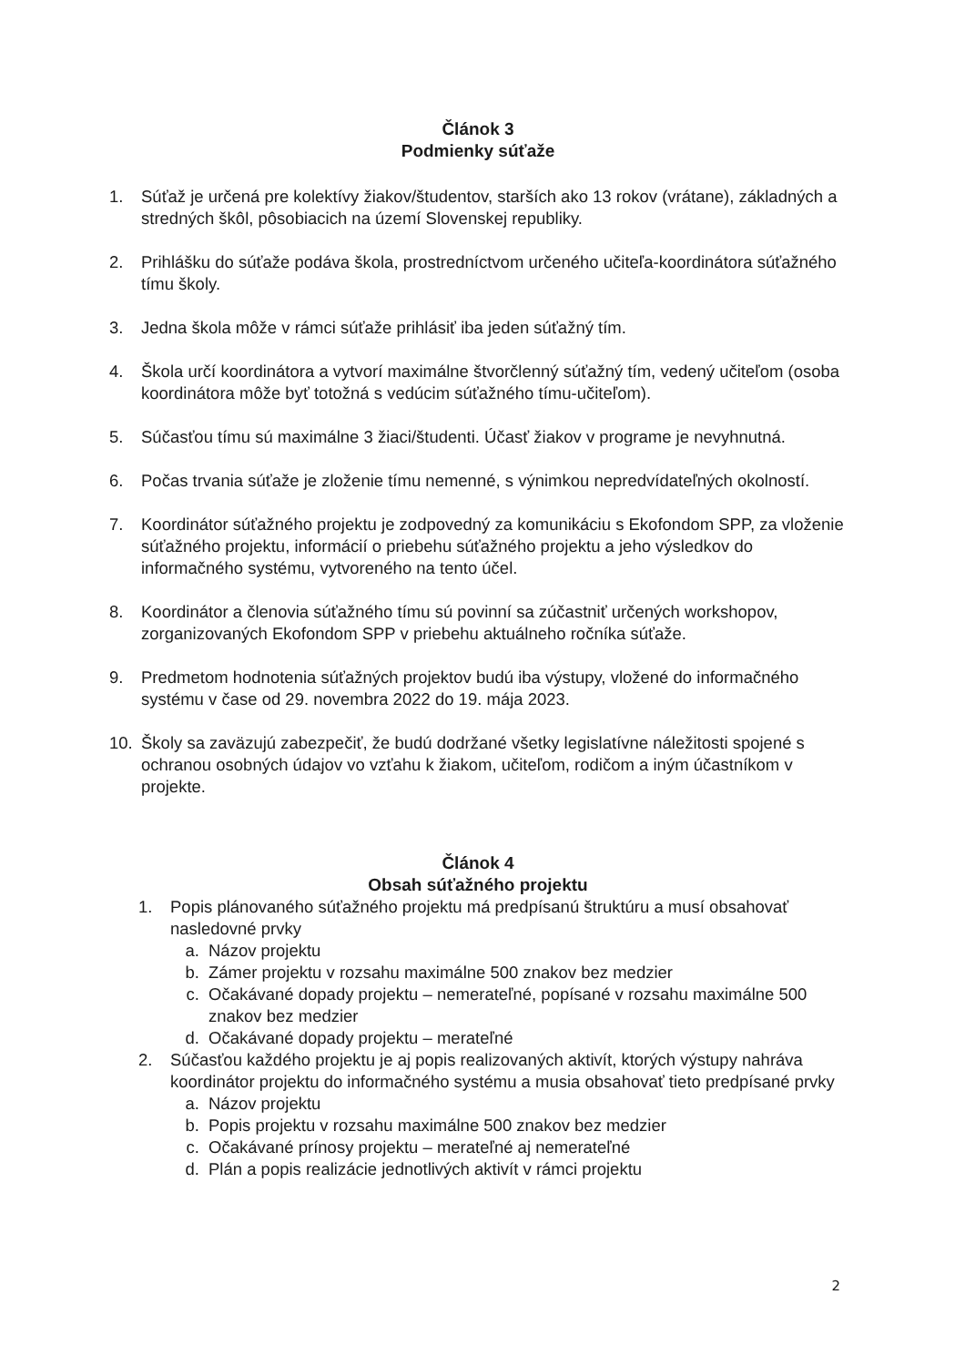Článok 3
Podmienky súťaže
1. Súťaž je určená pre kolektívy žiakov/študentov, starších ako 13 rokov (vrátane), základných a stredných škôl, pôsobiacich na území Slovenskej republiky.
2. Prihlášku do súťaže podáva škola, prostredníctvom určeného učiteľa-koordinátora súťažného tímu školy.
3. Jedna škola môže v rámci súťaže prihlásiť iba jeden súťažný tím.
4. Škola určí koordinátora a vytvorí maximálne štvorčlenný súťažný tím, vedený učiteľom (osoba koordinátora môže byť totožná s vedúcim súťažného tímu-učiteľom).
5. Súčasťou tímu sú maximálne 3 žiaci/študenti. Účasť žiakov v programe je nevyhnutná.
6. Počas trvania súťaže je zloženie tímu nemenné, s výnimkou nepredvídateľných okolností.
7. Koordinátor súťažného projektu je zodpovedný za komunikáciu s Ekofondom SPP, za vloženie súťažného projektu, informácií o priebehu súťažného projektu a jeho výsledkov do informačného systému, vytvoreného na tento účel.
8. Koordinátor a členovia súťažného tímu sú povinní sa zúčastniť určených workshopov, zorganizovaných Ekofondom SPP v priebehu aktuálneho ročníka súťaže.
9. Predmetom hodnotenia súťažných projektov budú iba výstupy, vložené do informačného systému v čase od 29. novembra 2022 do 19. mája 2023.
10. Školy sa zaväzujú zabezpečiť, že budú dodržané všetky legislatívne náležitosti spojené s ochranou osobných údajov vo vzťahu k žiakom, učiteľom, rodičom a iným účastníkom v projekte.
Článok 4
Obsah súťažného projektu
1. Popis plánovaného súťažného projektu má predpísanú štruktúru a musí obsahovať nasledovné prvky
a. Názov projektu
b. Zámer projektu v rozsahu maximálne 500 znakov bez medzier
c. Očakávané dopady projektu – nemerateľné, popísané v rozsahu maximálne 500 znakov bez medzier
d. Očakávané dopady projektu – merateľné
2. Súčasťou každého projektu je aj popis realizovaných aktivít, ktorých výstupy nahráva koordinátor projektu do informačného systému a musia obsahovať tieto predpísané prvky
a. Názov projektu
b. Popis projektu v rozsahu maximálne 500 znakov bez medzier
c. Očakávané prínosy projektu – merateľné aj nemerateľné
d. Plán a popis realizácie jednotlivých aktivít v rámci projektu
2